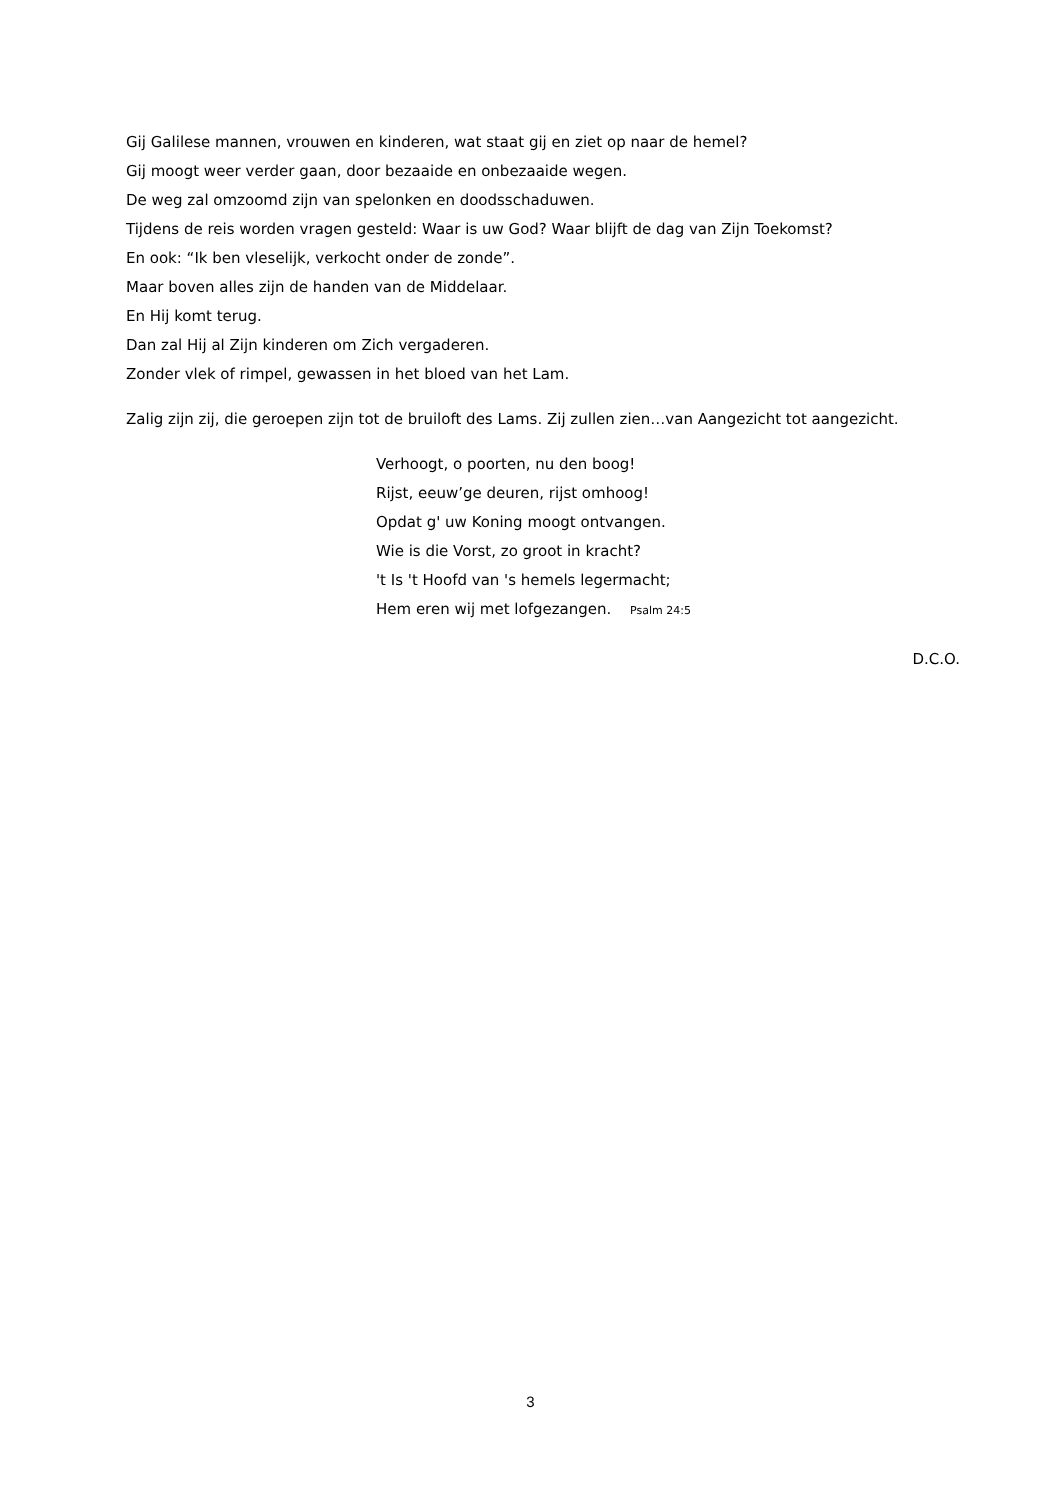Gij Galilese mannen, vrouwen en kinderen, wat staat gij en ziet op naar de hemel?
Gij moogt weer verder gaan, door bezaaide en onbezaaide wegen.
De weg zal omzoomd zijn van spelonken en doodsschaduwen.
Tijdens de reis worden vragen gesteld: Waar is uw God? Waar blijft de dag van Zijn Toekomst?
En ook: “Ik ben vleselijk, verkocht onder de zonde”.
Maar boven alles zijn de handen van de Middelaar.
En Hij komt terug.
Dan zal Hij al Zijn kinderen om Zich vergaderen.
Zonder vlek of rimpel, gewassen in het bloed van het Lam.
Zalig zijn zij, die geroepen zijn tot de bruiloft des Lams. Zij zullen zien…van Aangezicht tot aangezicht.
Verhoogt, o poorten, nu den boog!
Rijst, eeuw’ge deuren, rijst omhoog!
Opdat g' uw Koning moogt ontvangen.
Wie is die Vorst, zo groot in kracht?
't Is 't Hoofd van 's hemels legermacht;
Hem eren wij met lofgezangen. Psalm 24:5
D.C.O.
3